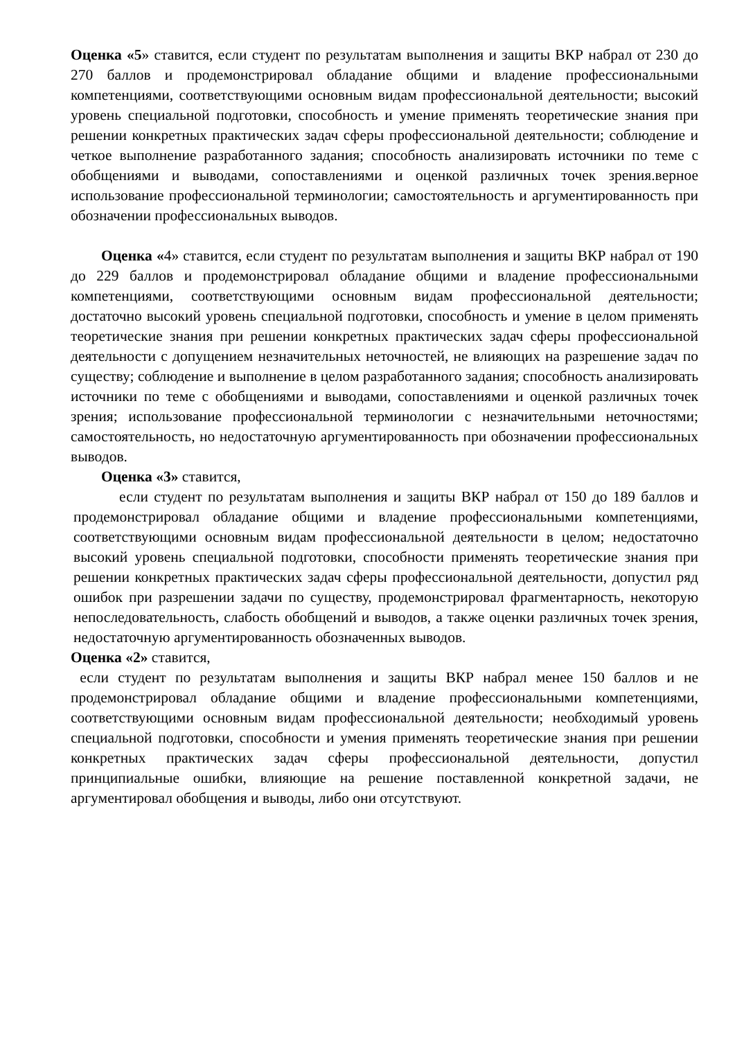Оценка «5» ставится, если студент по результатам выполнения и защиты ВКР набрал от 230 до 270 баллов и продемонстрировал обладание общими и владение профессиональными компетенциями, соответствующими основным видам профессиональной деятельности; высокий уровень специальной подготовки, способность и умение применять теоретические знания при решении конкретных практических задач сферы профессиональной деятельности; соблюдение и четкое выполнение разработанного задания; способность анализировать источники по теме с обобщениями и выводами, сопоставлениями и оценкой различных точек зрения.верное использование профессиональной терминологии; самостоятельность и аргументированность при обозначении профессиональных выводов.
Оценка «4» ставится, если студент по результатам выполнения и защиты ВКР набрал от 190 до 229 баллов и продемонстрировал обладание общими и владение профессиональными компетенциями, соответствующими основным видам профессиональной деятельности; достаточно высокий уровень специальной подготовки, способность и умение в целом применять теоретические знания при решении конкретных практических задач сферы профессиональной деятельности с допущением незначительных неточностей, не влияющих на разрешение задач по существу; соблюдение и выполнение в целом разработанного задания; способность анализировать источники по теме с обобщениями и выводами, сопоставлениями и оценкой различных точек зрения; использование профессиональной терминологии с незначительными неточностями; самостоятельность, но недостаточную аргументированность при обозначении профессиональных выводов.
Оценка «3» ставится,
если студент по результатам выполнения и защиты ВКР набрал от 150 до 189 баллов и продемонстрировал обладание общими и владение профессиональными компетенциями, соответствующими основным видам профессиональной деятельности в целом; недостаточно высокий уровень специальной подготовки, способности применять теоретические знания при решении конкретных практических задач сферы профессиональной деятельности, допустил ряд ошибок при разрешении задачи по существу, продемонстрировал фрагментарность, некоторую непоследовательность, слабость обобщений и выводов, а также оценки различных точек зрения, недостаточную аргументированность обозначенных выводов.
Оценка «2» ставится,
если студент по результатам выполнения и защиты ВКР набрал менее 150 баллов и не продемонстрировал обладание общими и владение профессиональными компетенциями, соответствующими основным видам профессиональной деятельности; необходимый уровень специальной подготовки, способности и умения применять теоретические знания при решении конкретных практических задач сферы профессиональной деятельности, допустил принципиальные ошибки, влияющие на решение поставленной конкретной задачи, не аргументировал обобщения и выводы, либо они отсутствуют.